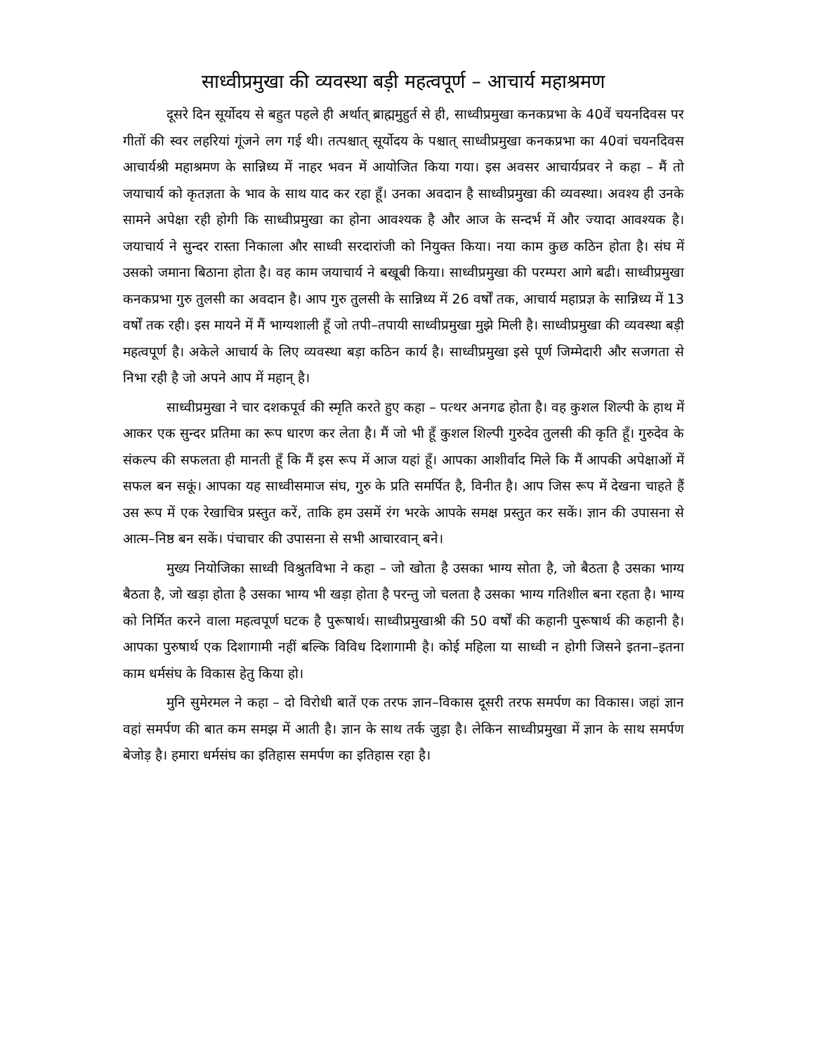साध्वीप्रमुखा की व्यवस्था बड़ी महत्वपूर्ण – आचार्य महाश्रमण
दूसरे दिन सूर्योदय से बहुत पहले ही अर्थात् ब्राह्ममुहुर्त से ही, साध्वीप्रमुखा कनकप्रभा के 40वें चयनदिवस पर गीतों की स्वर लहरियां गूंजने लग गई थी। तत्पश्चात् सूर्योदय के पश्चात् साध्वीप्रमुखा कनकप्रभा का 40वां चयनदिवस आचार्यश्री महाश्रमण के सान्निध्य में नाहर भवन में आयोजित किया गया। इस अवसर आचार्यप्रवर ने कहा – मैं तो जयाचार्य को कृतज्ञता के भाव के साथ याद कर रहा हूँ। उनका अवदान है साध्वीप्रमुखा की व्यवस्था। अवश्य ही उनके सामने अपेक्षा रही होगी कि साध्वीप्रमुखा का होना आवश्यक है और आज के सन्दर्भ में और ज्यादा आवश्यक है। जयाचार्य ने सुन्दर रास्ता निकाला और साध्वी सरदारांजी को नियुक्त किया। नया काम कुछ कठिन होता है। संघ में उसको जमाना बिठाना होता है। वह काम जयाचार्य ने बखूबी किया। साध्वीप्रमुखा की परम्परा आगे बढी। साध्वीप्रमुखा कनकप्रभा गुरु तुलसी का अवदान है। आप गुरु तुलसी के सान्निध्य में 26 वर्षों तक, आचार्य महाप्रज्ञ के सान्निध्य में 13 वर्षों तक रही। इस मायने में मैं भाग्यशाली हूँ जो तपी–तपायी साध्वीप्रमुखा मुझे मिली है। साध्वीप्रमुखा की व्यवस्था बड़ी महत्वपूर्ण है। अकेले आचार्य के लिए व्यवस्था बड़ा कठिन कार्य है। साध्वीप्रमुखा इसे पूर्ण जिम्मेदारी और सजगता से निभा रही है जो अपने आप में महान् है।
साध्वीप्रमुखा ने चार दशकपूर्व की स्मृति करते हुए कहा – पत्थर अनगढ होता है। वह कुशल शिल्पी के हाथ में आकर एक सुन्दर प्रतिमा का रूप धारण कर लेता है। मैं जो भी हूँ कुशल शिल्पी गुरुदेव तुलसी की कृति हूँ। गुरुदेव के संकल्प की सफलता ही मानती हूँ कि मैं इस रूप में आज यहां हूँ। आपका आशीर्वाद मिले कि मैं आपकी अपेक्षाओं में सफल बन सकूं। आपका यह साध्वीसमाज संघ, गुरु के प्रति समर्पित है, विनीत है। आप जिस रूप में देखना चाहते हैं उस रूप में एक रेखाचित्र प्रस्तुत करें, ताकि हम उसमें रंग भरके आपके समक्ष प्रस्तुत कर सकें। ज्ञान की उपासना से आत्म–निष्ठ बन सकें। पंचाचार की उपासना से सभी आचारवान् बने।
मुख्य नियोजिका साध्वी विश्रुतविभा ने कहा – जो खोता है उसका भाग्य सोता है, जो बैठता है उसका भाग्य बैठता है, जो खड़ा होता है उसका भाग्य भी खड़ा होता है परन्तु जो चलता है उसका भाग्य गतिशील बना रहता है। भाग्य को निर्मित करने वाला महत्वपूर्ण घटक है पुरूषार्थ। साध्वीप्रमुखाश्री की 50 वर्षों की कहानी पुरूषार्थ की कहानी है। आपका पुरुषार्थ एक दिशागामी नहीं बल्कि विविध दिशागामी है। कोई महिला या साध्वी न होगी जिसने इतना–इतना काम धर्मसंघ के विकास हेतु किया हो।
मुनि सुमेरमल ने कहा – दो विरोधी बातें एक तरफ ज्ञान–विकास दूसरी तरफ समर्पण का विकास। जहां ज्ञान वहां समर्पण की बात कम समझ में आती है। ज्ञान के साथ तर्क जुड़ा है। लेकिन साध्वीप्रमुखा में ज्ञान के साथ समर्पण बेजोड़ है। हमारा धर्मसंघ का इतिहास समर्पण का इतिहास रहा है।